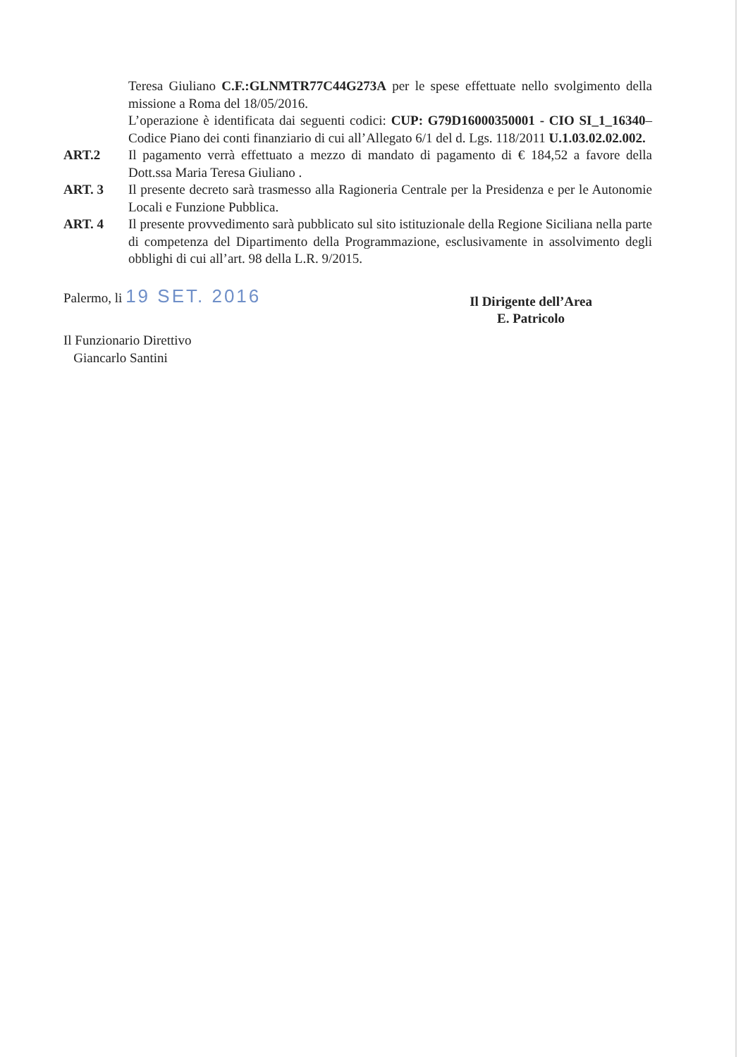Teresa Giuliano C.F.:GLNMTR77C44G273A per le spese effettuate nello svolgimento della missione a Roma del 18/05/2016.
L’operazione è identificata dai seguenti codici: CUP: G79D16000350001 - CIO SI_1_16340– Codice Piano dei conti finanziario di cui all’Allegato 6/1 del d. Lgs. 118/2011 U.1.03.02.02.002.
ART.2 Il pagamento verrà effettuato a mezzo di mandato di pagamento di € 184,52 a favore della Dott.ssa Maria Teresa Giuliano .
ART. 3 Il presente decreto sarà trasmesso alla Ragioneria Centrale per la Presidenza e per le Autonomie Locali e Funzione Pubblica.
ART. 4 Il presente provvedimento sarà pubblicato sul sito istituzionale della Regione Siciliana nella parte di competenza del Dipartimento della Programmazione, esclusivamente in assolvimento degli obblighi di cui all’art. 98 della L.R. 9/2015.
Palermo, li 19 SET. 2016
Il Funzionario Direttivo
Giancarlo Santini
Il Dirigente dell’Area
E. Patricolo